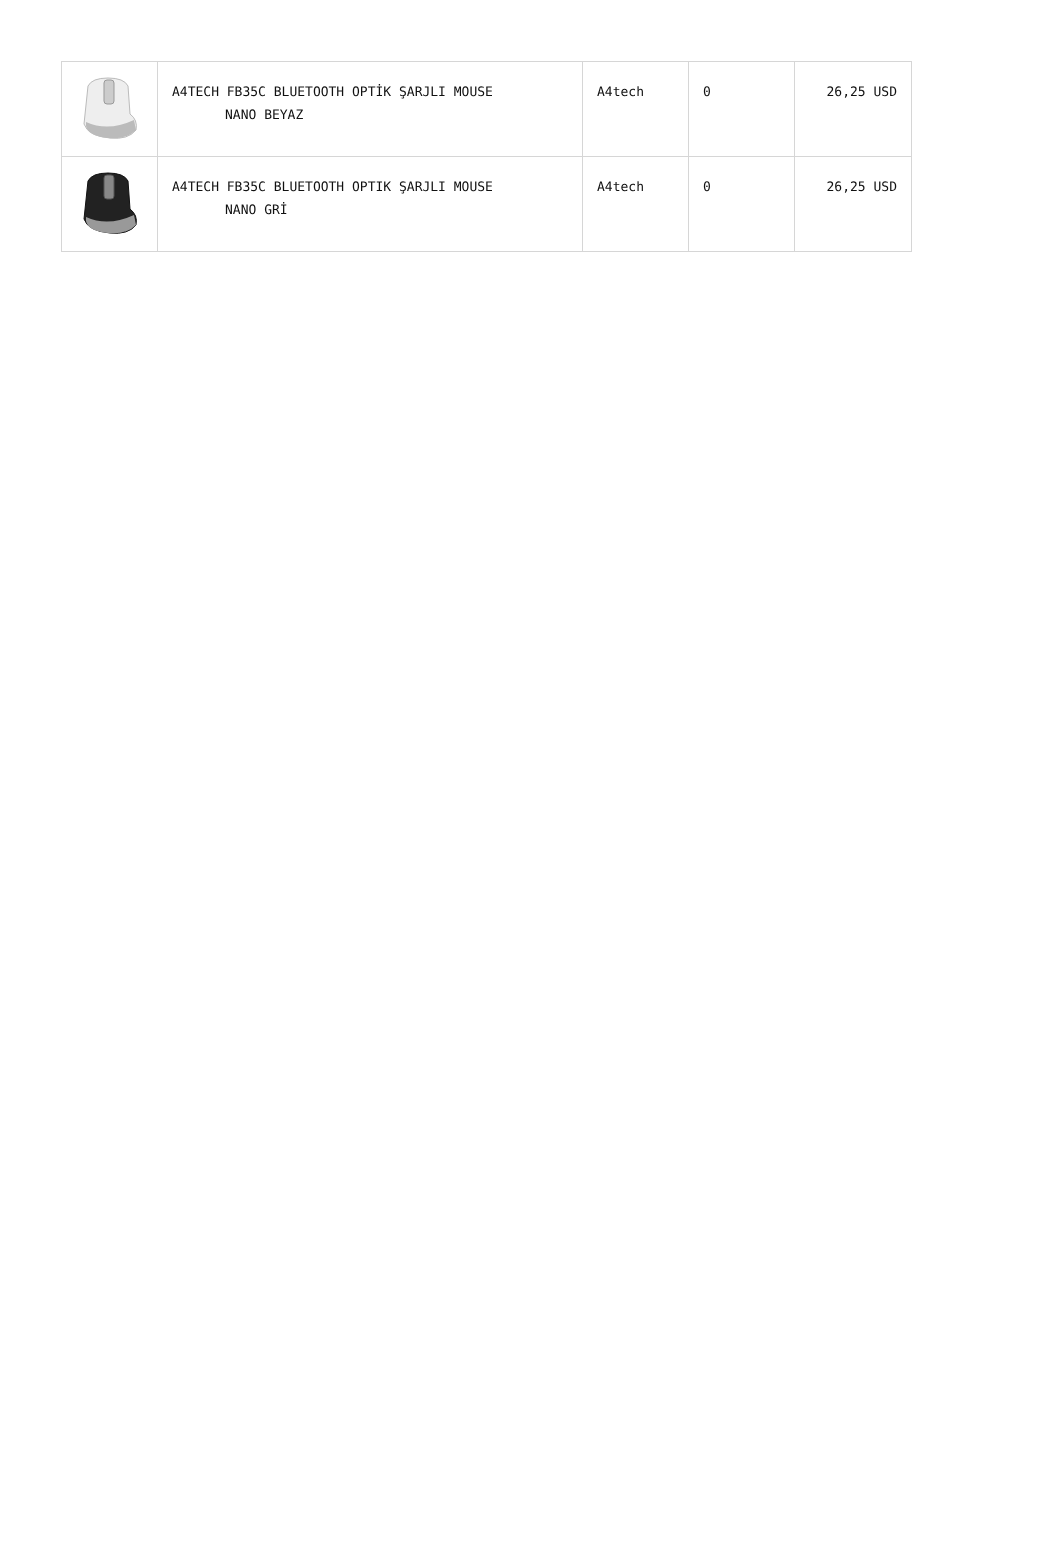| | A4TECH FB35C BLUETOOTH OPTİK ŞARJLI MOUSE NANO BEYAZ | A4tech | 0 | 26,25 USD |
| | A4TECH FB35C BLUETOOTH OPTIK ŞARJLI MOUSE NANO GRİ | A4tech | 0 | 26,25 USD |